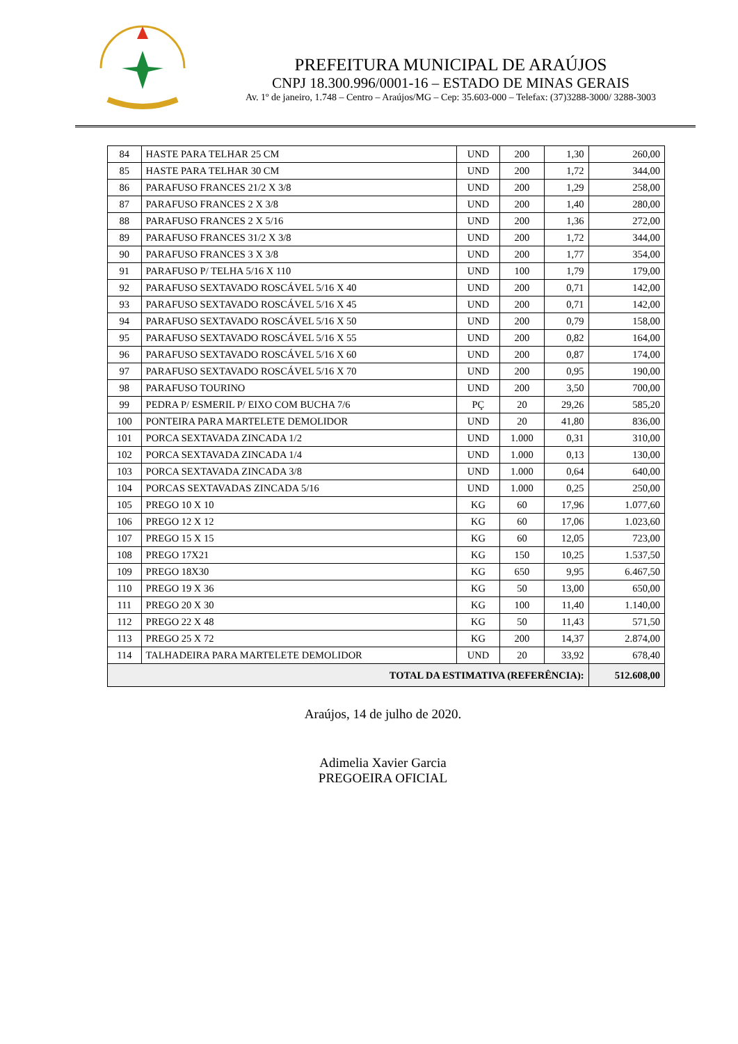PREFEITURA MUNICIPAL DE ARAÚJOS
CNPJ 18.300.996/0001-16 – ESTADO DE MINAS GERAIS
Av. 1º de janeiro, 1.748 – Centro – Araújos/MG – Cep: 35.603-000 – Telefax: (37)3288-3000/ 3288-3003
| 84 | HASTE PARA TELHAR 25 CM | UND | 200 | 1,30 | 260,00 |
| 85 | HASTE PARA TELHAR 30 CM | UND | 200 | 1,72 | 344,00 |
| 86 | PARAFUSO FRANCES 21/2 X 3/8 | UND | 200 | 1,29 | 258,00 |
| 87 | PARAFUSO FRANCES 2 X 3/8 | UND | 200 | 1,40 | 280,00 |
| 88 | PARAFUSO FRANCES 2 X 5/16 | UND | 200 | 1,36 | 272,00 |
| 89 | PARAFUSO FRANCES 31/2 X 3/8 | UND | 200 | 1,72 | 344,00 |
| 90 | PARAFUSO FRANCES 3 X 3/8 | UND | 200 | 1,77 | 354,00 |
| 91 | PARAFUSO P/ TELHA 5/16 X 110 | UND | 100 | 1,79 | 179,00 |
| 92 | PARAFUSO SEXTAVADO ROSCÁVEL 5/16 X 40 | UND | 200 | 0,71 | 142,00 |
| 93 | PARAFUSO SEXTAVADO ROSCÁVEL 5/16 X 45 | UND | 200 | 0,71 | 142,00 |
| 94 | PARAFUSO SEXTAVADO ROSCÁVEL 5/16 X 50 | UND | 200 | 0,79 | 158,00 |
| 95 | PARAFUSO SEXTAVADO ROSCÁVEL 5/16 X 55 | UND | 200 | 0,82 | 164,00 |
| 96 | PARAFUSO SEXTAVADO ROSCÁVEL 5/16 X 60 | UND | 200 | 0,87 | 174,00 |
| 97 | PARAFUSO SEXTAVADO ROSCÁVEL 5/16 X 70 | UND | 200 | 0,95 | 190,00 |
| 98 | PARAFUSO TOURINO | UND | 200 | 3,50 | 700,00 |
| 99 | PEDRA P/ ESMERIL P/ EIXO COM BUCHA 7/6 | PÇ | 20 | 29,26 | 585,20 |
| 100 | PONTEIRA PARA MARTELETE DEMOLIDOR | UND | 20 | 41,80 | 836,00 |
| 101 | PORCA SEXTAVADA ZINCADA 1/2 | UND | 1.000 | 0,31 | 310,00 |
| 102 | PORCA SEXTAVADA ZINCADA 1/4 | UND | 1.000 | 0,13 | 130,00 |
| 103 | PORCA SEXTAVADA ZINCADA 3/8 | UND | 1.000 | 0,64 | 640,00 |
| 104 | PORCAS SEXTAVADAS ZINCADA 5/16 | UND | 1.000 | 0,25 | 250,00 |
| 105 | PREGO 10 X 10 | KG | 60 | 17,96 | 1.077,60 |
| 106 | PREGO 12 X 12 | KG | 60 | 17,06 | 1.023,60 |
| 107 | PREGO 15 X 15 | KG | 60 | 12,05 | 723,00 |
| 108 | PREGO 17X21 | KG | 150 | 10,25 | 1.537,50 |
| 109 | PREGO 18X30 | KG | 650 | 9,95 | 6.467,50 |
| 110 | PREGO 19 X 36 | KG | 50 | 13,00 | 650,00 |
| 111 | PREGO 20 X 30 | KG | 100 | 11,40 | 1.140,00 |
| 112 | PREGO 22 X 48 | KG | 50 | 11,43 | 571,50 |
| 113 | PREGO 25 X 72 | KG | 200 | 14,37 | 2.874,00 |
| 114 | TALHADEIRA PARA MARTELETE DEMOLIDOR | UND | 20 | 33,92 | 678,40 |
| TOTAL DA ESTIMATIVA (REFERÊNCIA): | | | | | 512.608,00 |
Araújos, 14 de julho de 2020.
Adimelia Xavier Garcia
PREGOEIRA OFICIAL